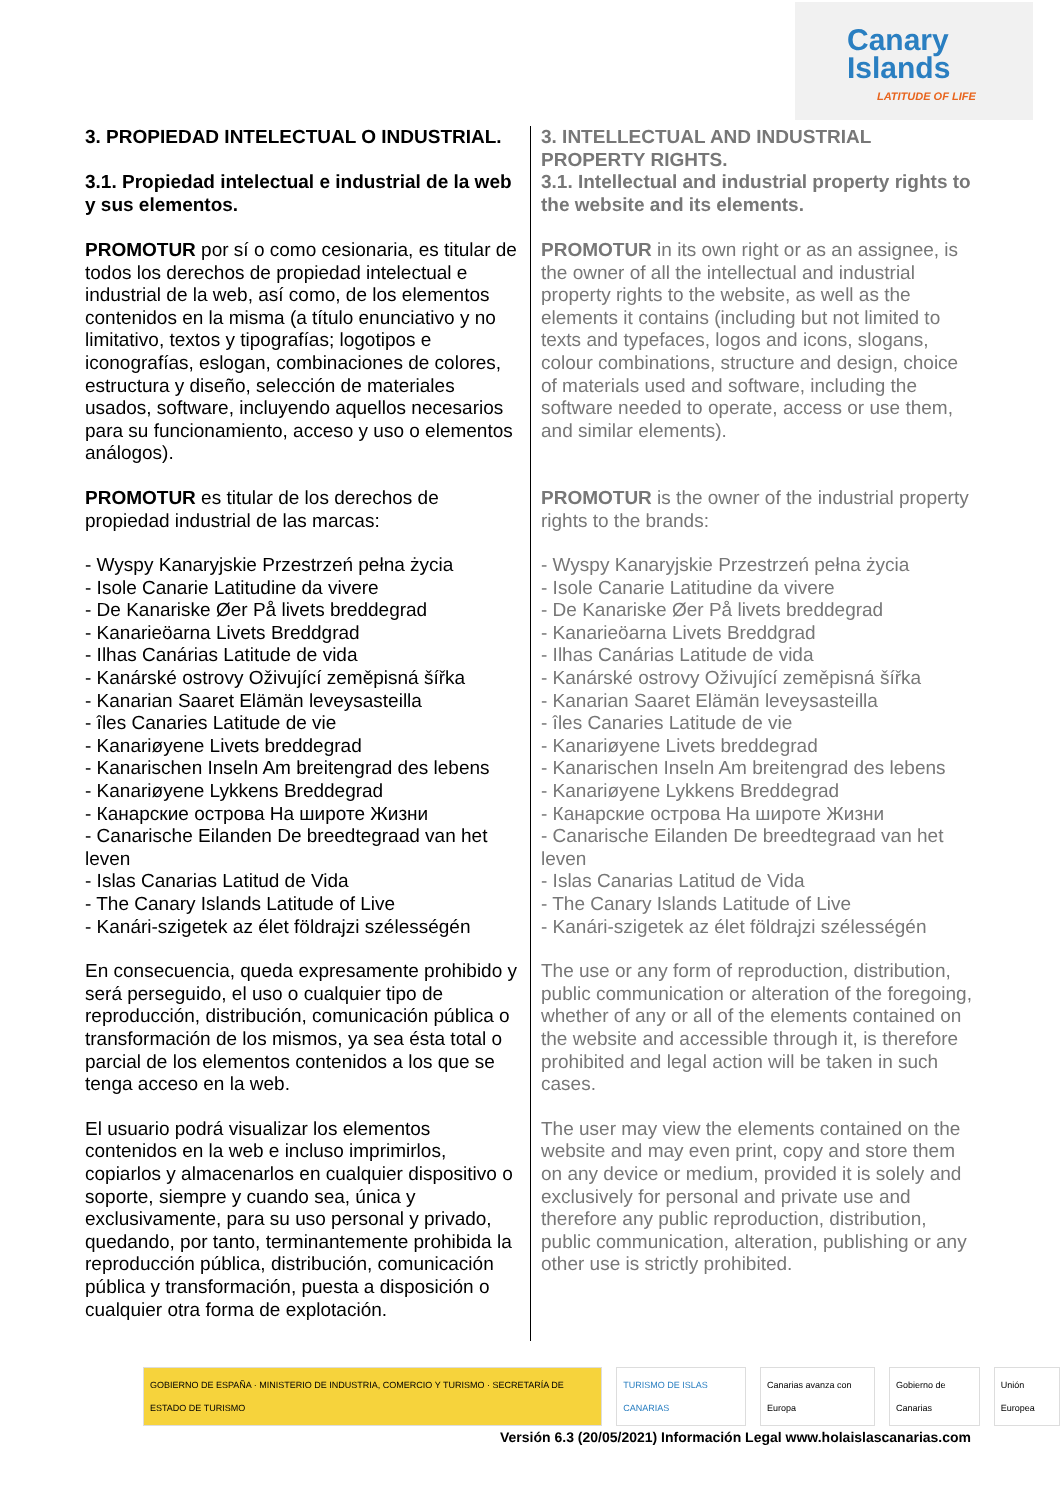Canary
Islands
LATITUDE OF LIFE
3. PROPIEDAD INTELECTUAL O INDUSTRIAL.
3.1. Propiedad intelectual e industrial de la web y sus elementos.
PROMOTUR por sí o como cesionaria, es titular de todos los derechos de propiedad intelectual e industrial de la web, así como, de los elementos contenidos en la misma (a título enunciativo y no limitativo, textos y tipografías; logotipos e iconografías, eslogan, combinaciones de colores, estructura y diseño, selección de materiales usados, software, incluyendo aquellos necesarios para su funcionamiento, acceso y uso o elementos análogos).
PROMOTUR es titular de los derechos de propiedad industrial de las marcas:
- Wyspy Kanaryjskie Przestrzeń pełna życia
- Isole Canarie Latitudine da vivere
- De Kanariske Øer På livets breddegrad
- Kanarieöarna Livets Breddgrad
- Ilhas Canárias Latitude de vida
- Kanárské ostrovy Oživující zeměpisná šířka
- Kanarian Saaret Elämän leveysasteilla
- îles Canaries Latitude de vie
- Kanariøyene Livets breddegrad
- Kanarischen Inseln Am breitengrad des lebens
- Kanariøyene Lykkens Breddegrad
- Канарские острова На широте Жизни
- Canarische Eilanden De breedtegraad van het leven
- Islas Canarias Latitud de Vida
- The Canary Islands Latitude of Live
- Kanári-szigetek az élet földrajzi szélességén
En consecuencia, queda expresamente prohibido y será perseguido, el uso o cualquier tipo de reproducción, distribución, comunicación pública o transformación de los mismos, ya sea ésta total o parcial de los elementos contenidos a los que se tenga acceso en la web.
El usuario podrá visualizar los elementos contenidos en la web e incluso imprimirlos, copiarlos y almacenarlos en cualquier dispositivo o soporte, siempre y cuando sea, única y exclusivamente, para su uso personal y privado, quedando, por tanto, terminantemente prohibida la reproducción pública, distribución, comunicación pública y transformación, puesta a disposición o cualquier otra forma de explotación.
3. INTELLECTUAL AND INDUSTRIAL PROPERTY RIGHTS.
3.1. Intellectual and industrial property rights to the website and its elements.
PROMOTUR in its own right or as an assignee, is the owner of all the intellectual and industrial property rights to the website, as well as the elements it contains (including but not limited to texts and typefaces, logos and icons, slogans, colour combinations, structure and design, choice of materials used and software, including the software needed to operate, access or use them, and similar elements).
PROMOTUR is the owner of the industrial property rights to the brands:
- Wyspy Kanaryjskie Przestrzeń pełna życia
- Isole Canarie Latitudine da vivere
- De Kanariske Øer På livets breddegrad
- Kanarieöarna Livets Breddgrad
- Ilhas Canárias Latitude de vida
- Kanárské ostrovy Oživující zeměpisná šířka
- Kanarian Saaret Elämän leveysasteilla
- îles Canaries Latitude de vie
- Kanariøyene Livets breddegrad
- Kanarischen Inseln Am breitengrad des lebens
- Kanariøyene Lykkens Breddegrad
- Канарские острова На широте Жизни
- Canarische Eilanden De breedtegraad van het leven
- Islas Canarias Latitud de Vida
- The Canary Islands Latitude of Live
- Kanári-szigetek az élet földrajzi szélességén
The use or any form of reproduction, distribution, public communication or alteration of the foregoing, whether of any or all of the elements contained on the website and accessible through it, is therefore prohibited and legal action will be taken in such cases.
The user may view the elements contained on the website and may even print, copy and store them on any device or medium, provided it is solely and exclusively for personal and private use and therefore any public reproduction, distribution, public communication, alteration, publishing or any other use is strictly prohibited.
GOBIERNO DE ESPAÑA · MINISTERIO DE INDUSTRIA, COMERCIO Y TURISMO · SECRETARÍA DE ESTADO DE TURISMO TURISMO DE ISLAS CANARIAS Canarias avanza con Europa Gobierno de Canarias Unión Europea
Versión 6.3 (20/05/2021) Información Legal www.holaislascanarias.com